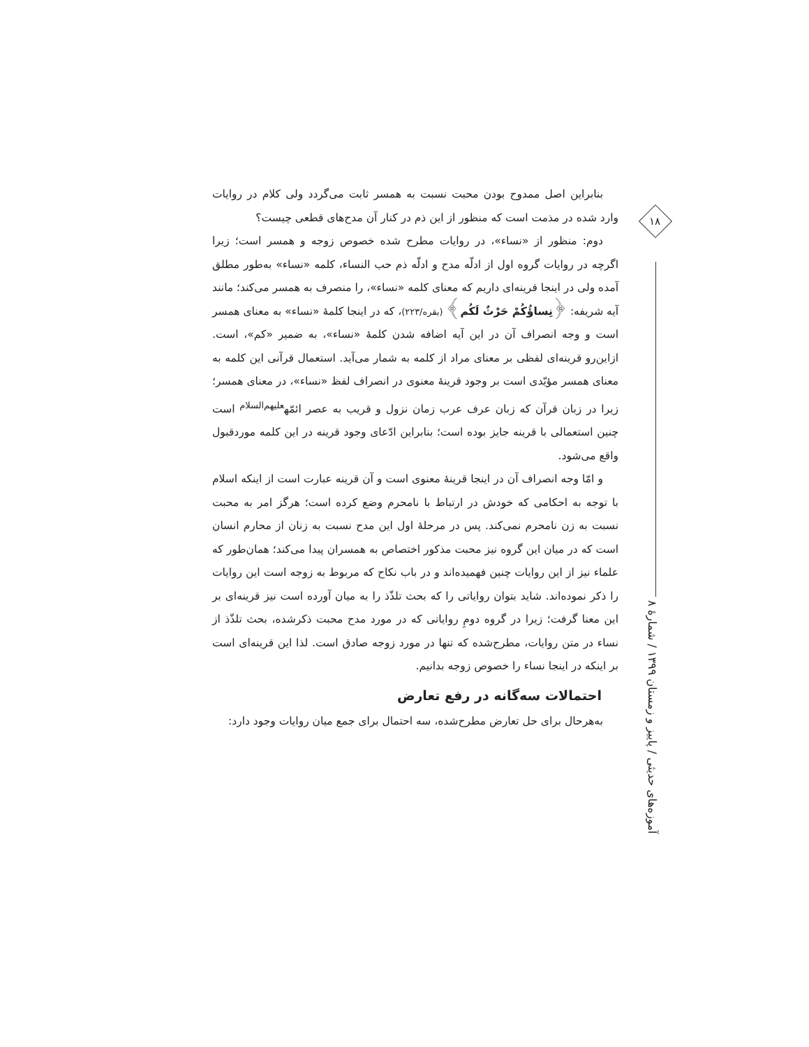۱۸
آموزه‌های حدیثی / پاییز و زمستان ۱۳۹۹ / شمارهٔ ۸
بنابراین اصل ممدوح بودن محبت نسبت به همسر ثابت می‌گردد ولی کلام در روایات وارد شده در مذمت است که منظور از این ذم در کنار آن مدح‌های قطعی چیست؟
دوم: منظور از «نساء»، در روایات مطرح شده خصوص زوجه و همسر است؛ زیرا اگرچه در روایات گروه اول از ادلّه مدح و ادلّه ذم حب النساء، کلمه «نساء» به‌طور مطلق آمده ولی در اینجا قرینه‌ای داریم که معنای کلمه «نساء»، را منصرف به همسر می‌کند؛ مانند آیه شریفه: ﴿نِساؤُكُمْ حَرْثٌ لَكُم﴾ (بقره/۲۲۳)، که در اینجا کلمهٔ «نساء» به معنای همسر است و وجه انصراف آن در این آیه اضافه شدن کلمهٔ «نساء»، به ضمیر «کم»، است. ازاین‌رو قرینه‌ای لفظی بر معنای مراد از کلمه به شمار می‌آید. استعمال قرآنی این کلمه به معنای همسر مؤیّدی است بر وجود قرینهٔ معنوی در انصراف لفظ «نساء»، در معنای همسر؛ زیرا در زبان قرآن که زبان عرف عرب زمان نزول و قریب به عصر ائمّه<sup>علیهم‌السلام</sup> است چنین استعمالی با قرینه جایز بوده است؛ بنابراین ادّعای وجود قرینه در این کلمه موردقبول واقع می‌شود.
و امّا وجه انصراف آن در اینجا قرینهٔ معنوی است و آن قرینه عبارت است از اینکه اسلام با توجه به احکامی که خودش در ارتباط با نامحرم وضع کرده است؛ هرگز امر به محبت نسبت به زن نامحرم نمی‌کند. پس در مرحلهٔ اول این مدح نسبت به زنان از محارم انسان است که در میان این گروه نیز محبت مذکور اختصاص به همسران پیدا می‌کند؛ همان‌طور که علماء نیز از این روایات چنین فهمیده‌اند و در باب نکاح که مربوط به زوجه است این روایات را ذکر نموده‌اند. شاید بتوان روایاتی را که بحث تلذّذ را به میان آورده است نیز قرینه‌ای بر این معنا گرفت؛ زیرا در گروه دومِ روایاتی که در مورد مدح محبت ذکرشده، بحث تلذّذ از نساء در متن روایات، مطرح‌شده که تنها در مورد زوجه صادق است. لذا این قرینه‌ای است بر اینکه در اینجا نساء را خصوص زوجه بدانیم.
احتمالات سه‌گانه در رفع تعارض
به‌هرحال برای حل تعارض مطرح‌شده، سه احتمال برای جمع میان روایات وجود دارد: